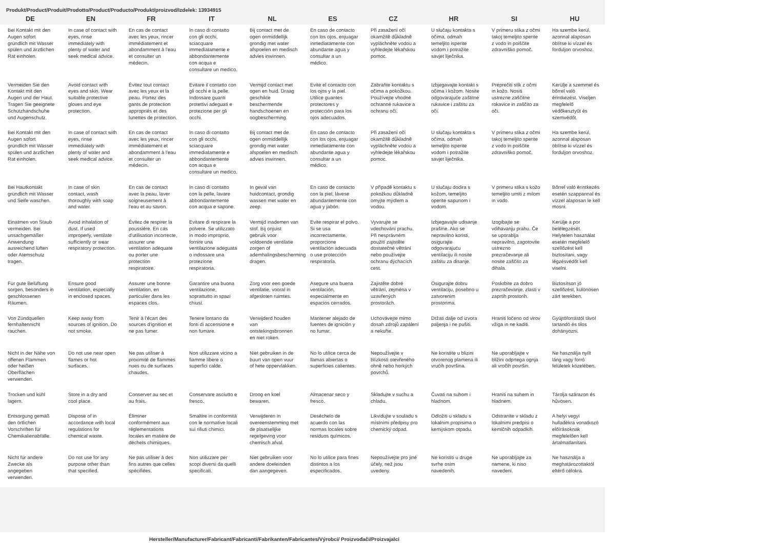Produkt/Product/Produit/Prodotto/Product/Producto/Produkt/proizvod/Izdelek: 13934915
| DE | EN | FR | IT | NL | ES | CZ | HR | SI | HU |
| --- | --- | --- | --- | --- | --- | --- | --- | --- | --- |
| Bei Kontakt mit den Augen sofort gründlich mit Wasser spülen und ärztlichen Rat einholen. | In case of contact with eyes, rinse immediately with plenty of water and seek medical advice. | En cas de contact avec les yeux, rincer immédiatement et abondamment à l'eau et consulter un médecin. | In caso di contatto con gli occhi, sciacquare immediatamente e abbondantemente con acqua e consultare un medico. | Bij contact met de ogen onmiddellijk grondig met water afspoelen en medisch advies inwinnen. | En caso de contacto con los ojos, enjuagar inmediatamente con abundante agua y consultar a un médico. | Při zasažení očí okamžitě důkladně vypláchněte vodou a vyhledejte lékařskou pomoc. | U slučaju kontakta s očima, odmah temeljito isperite vodom i potražite savjet liječnika. | V primeru stika z očmi takoj temeljito sperite z vodo in poiščite zdravniško pomoč. | Ha szembe kerül, azonnal alaposan öblítse ki vízzel és forduljon orvoshoz. |
| Vermeiden Sie den Kontakt mit den Augen und der Haut. Tragen Sie geeignete Schutzhandschuhe und Augenschutz. | Avoid contact with eyes and skin. Wear suitable protective gloves and eye protection. | Évitez tout contact avec les yeux et la peau. Portez des gants de protection appropriés et des lunettes de protection. | Evitare il contatto con gli occhi e la pelle. Indossare guanti protettivi adeguati e protezione per gli occhi. | Vermijd contact met ogen en huid. Draag geschikte beschermende handschoenen en oogbescherming. | Evite el contacto con los ojos y la piel. Utilice guantes protectores y protección para los ojos adecuados. | Zabraňte kontaktu s očima a pokožkou. Používejte vhodné ochranné rukavice a ochranu očí. | Izbjegavajte kontakt s očima i kožom. Nosite odgovarajuće zaštitne rukavice i zaštitu za oči. | Preprečiti stik z očmi in kožo. Nositi ustrezne zaščitne rokavice in zaščito za oči. | Kerülje a szemmel és bőrrel való érintkezést. Viseljen megfelelő védőkesztyűt és szemvédőt. |
| Bei Kontakt mit den Augen sofort gründlich mit Wasser spülen und ärztlichen Rat einholen. | In case of contact with eyes, rinse immediately with plenty of water and seek medical advice. | En cas de contact avec les yeux, rincer immédiatement et abondamment à l'eau et consulter un médecin. | In caso di contatto con gli occhi, sciacquare immediatamente e abbondantemente con acqua e consultare un medico. | Bij contact met de ogen onmiddellijk grondig met water afspoelen en medisch advies inwinnen. | En caso de contacto con los ojos, enjuagar inmediatamente con abundante agua y consultar a un médico. | Při zasažení očí okamžitě důkladně vypláchněte vodou a vyhledejte lékařskou pomoc. | U slučaju kontakta s očima, odmah temeljito isperite vodom i potražite savjet liječnika. | V primeru stika z očmi takoj temeljito sperite z vodo in poiščite zdravniško pomoč. | Ha szembe kerül, azonnal alaposan öblítse ki vízzel és forduljon orvoshoz. |
| Bei Hautkontakt gründlich mit Wasser und Seife waschen. | In case of skin contact, wash thoroughly with soap and water. | En cas de contact avec la peau, laver soigneusement à l'eau et au savon. | In caso di contatto con la pelle, lavare abbondantemente con acqua e sapone. | In geval van huidcontact, grondig wassen met water en zeep. | En caso de contacto con la piel, lávese abundantemente con agua y jabón. | V případě kontaktu s pokožkou důkladně omyjte mýdlem a vodou. | U slučaju dodira s kožom, temeljito operite sapunom i vodom. | V primeru stika s kožo temeljito umiti z milom in vodo. | Bőrrel való érintkezés esetén szappannal és vízzel alaposan le kell mosni. |
| Einatmen von Staub vermeiden. Bei unsachgemäßer Anwendung ausreichend lüften oder Atemschutz tragen. | Avoid inhalation of dust. If used improperly, ventilate sufficiently or wear respiratory protection. | Évitez de respirer la poussière. En cas d'utilisation incorrecte, assurer une ventilation adéquate ou porter une protection respiratoire. | Evitare di respirare la polvere. Se utilizzato in modo improprio, fornire una ventilazione adeguata o indossare una protezione respiratoria. | Vermijd inademen van stof. Bij onjuist gebruik voor voldoende ventilatie zorgen of ademhalingsbescherming dragen. | Evite respirar el polvo. Si se usa incorrectamente, proporcione ventilación adecuada o use protección respiratoria. | Vyvarujte se vdechování prachu. Při nesprávném použití zajistěte dostatečné větrání nebo používejte ochranu dýchacích cest. | Izbjegavajte udisanje prašine. Ako se nepravilno koristi, osigurajte odgovarajuću ventilaciju ili nosite zaštitu za disanje. | Izogibajte se vdihavanju prahu. Če se uporablja nepravilno, zagotovite ustrezno prezračevanje ali nosite zaščito za dihala. | Kerülje a por belélegzését. Helytelen használat esetén megfelelő szellőzést kell biztosítani, vagy légzésvédőt kell viselni. |
| Für gute Belüftung sorgen, besonders in geschlossenen Räumen. | Ensure good ventilation, especially in enclosed spaces. | Assurer une bonne ventilation, en particulier dans les espaces clos. | Garantire una buona ventilazione, soprattutto in spazi chiusi. | Zorg voor een goede ventilatie, vooral in afgesloten ruimtes. | Asegure una buena ventilación, especialmente en espacios cerrados. | Zajistěte dobré větrání, zejména v uzavřených prostorách. | Osigurajte dobru ventilaciju, posebno u zatvorenim prostorima. | Poskrbite za dobro prezračevanje, zlasti v zaprtih prostorih. | Biztosítson jó szellőzést, különösen zárt terekben. |
| Von Zündquellen fernhaltennicht rauchen. | Keep away from sources of ignition. Do not smoke. | Tenir à l'écart des sources d'ignition et ne pas fumer. | Tenere lontano da fonti di accensione e non fumare. | Verwijderd houden van ontstekingsbronnen en niet roken. | Mantener alejado de fuentes de ignición y no fumar. | Uchovávejte mimo dosah zdrojů zapálení a nekuřte. | Držati dalje od izvora paljenja i ne pušiti. | Hraniti ločeno od virov vžiga in ne kaditi. | Gyújtóforrástól távol tartandó és tilos dohányozni. |
| Nicht in der Nähe von offenen Flammen oder heißen Oberflächen verwenden. | Do not use near open flames or hot surfaces. | Ne pas utiliser à proximité de flammes nues ou de surfaces chaudes. | Non utilizzare vicino a fiamme libere o superfici calde. | Niet gebruiken in de buurt van open vuur of hete oppervlakken. | No lo utilice cerca de llamas abiertas o superficies calientes. | Nepoužívejte v blízkosti otevřeného ohně nebo horkých povrchů. | Ne koristite u blizini otvorenog plamena ili vrućih površina. | Ne uporabljajte v bližini odprtega ognja ali vročih površin. | Ne használja nyílt láng vagy forró felületek közelében. |
| Trocken und kühl lagern. | Store in a dry and cool place. | Conserver au sec et au frais. | Conservare asciutto e fresco. | Droog en koel bewaren. | Almacenar seco y fresco. | Skladujte v suchu a chladu. | Čuvati na suhom i hladnom. | Hraniti na suhem in hladnem. | Tárolja szárazon és hűvösen. |
| Entsorgung gemäß den örtlichen Vorschriften für Chemikalienabfälle. | Dispose of in accordance with local regulations for chemical waste. | Éliminer conformément aux réglementations locales en matière de déchets chimiques. | Smaltire in conformità con le normative locali sui rifiuti chimici. | Verwijderen in overeenstemming met de plaatselijke regelgeving voor chemisch afval. | Deséchelo de acuerdo con las normas locales sobre residuos químicos. | Likvidujte v souladu s místními předpisy pro chemický odpad. | Odložiti u skladu s lokalnim propisima o kemijskom otpadu. | Odstranite v skladu z lokalnimi predpisi o kemičnih odpadkih. | A helyi vegyi hulladékra vonatkozó előírásoknak megfelelően kell ártalmatlanítani. |
| Nicht für andere Zwecke als angegeben verwenden. | Do not use for any purpose other than that specified. | Ne pas utiliser à des fins autres que celles spécifiées. | Non utilizzare per scopi diversi da quelli specificati. | Niet gebruiken voor andere doeleinden dan aangegeven. | No lo utilice para fines distintos a los especificados. | Nepoužívejte pro jiné účely, než jsou uvedeny. | Ne koristiti u druge svrhe osim navedenih. | Ne uporabljajte za namene, ki niso navedeni. | Ne használja a meghatározottaktól eltérő célokra. |
Hersteller/Manufacturer/Fabricant/Fabricanti/Fabrikanten/Fabricantes/Výrobci/ Proizvođači/Proizvajalci